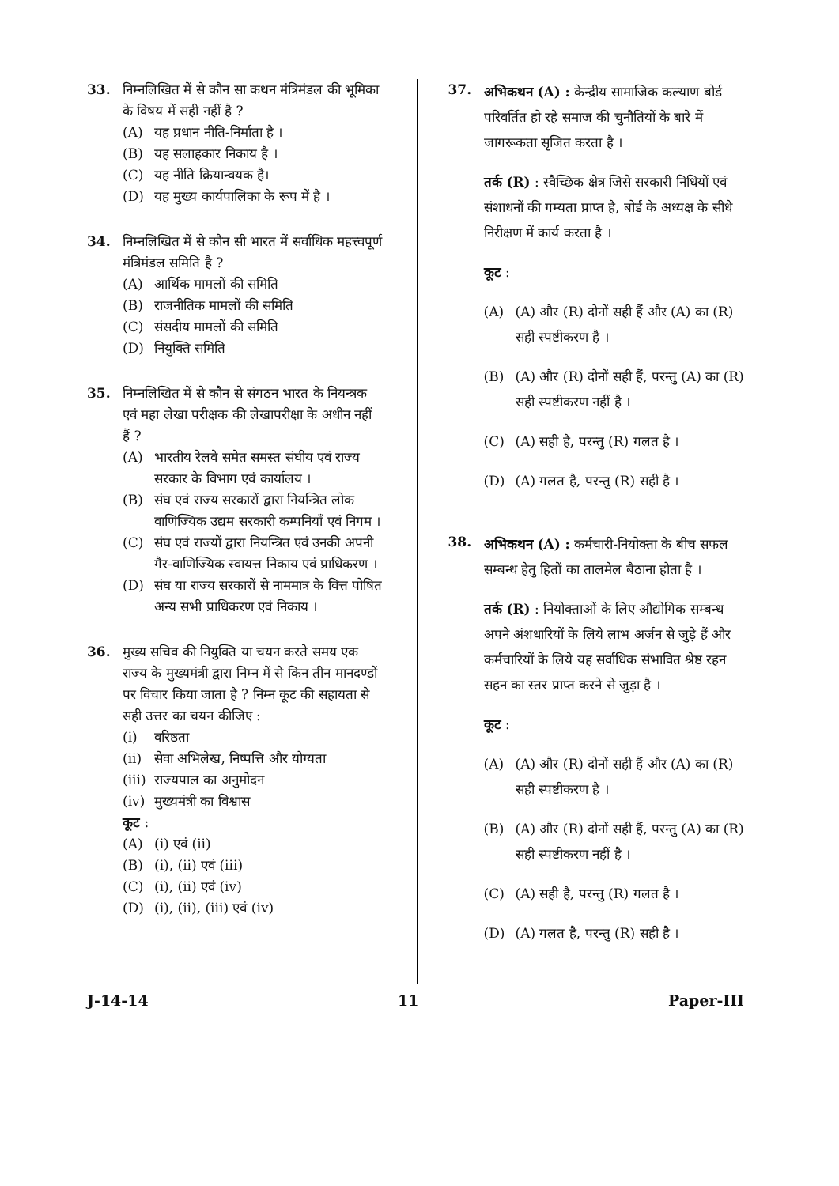33. निम्नलिखित में से कौन सा कथन मंत्रिमंडल की भूमिका के विषय में सही नहीं है ?
(A) यह प्रधान नीति-निर्माता है ।
(B) यह सलाहकार निकाय है ।
(C) यह नीति क्रियान्वयक है।
(D) यह मुख्य कार्यपालिका के रूप में है ।
34. निम्नलिखित में से कौन सी भारत में सर्वाधिक महत्त्वपूर्ण मंत्रिमंडल समिति है ?
(A) आर्थिक मामलों की समिति
(B) राजनीतिक मामलों की समिति
(C) संसदीय मामलों की समिति
(D) नियुक्ति समिति
35. निम्नलिखित में से कौन से संगठन भारत के नियन्त्रक एवं महा लेखा परीक्षक की लेखापरीक्षा के अधीन नहीं हैं ?
(A) भारतीय रेलवे समेत समस्त संघीय एवं राज्य सरकार के विभाग एवं कार्यालय ।
(B) संघ एवं राज्य सरकारों द्वारा नियन्त्रित लोक वाणिज्यिक उद्यम सरकारी कम्पनियाँ एवं निगम ।
(C) संघ एवं राज्यों द्वारा नियन्त्रित एवं उनकी अपनी गैर-वाणिज्यिक स्वायत्त निकाय एवं प्राधिकरण ।
(D) संघ या राज्य सरकारों से नाममात्र के वित्त पोषित अन्य सभी प्राधिकरण एवं निकाय ।
36. मुख्य सचिव की नियुक्ति या चयन करते समय एक राज्य के मुख्यमंत्री द्वारा निम्न में से किन तीन मानदण्डों पर विचार किया जाता है ? निम्न कूट की सहायता से सही उत्तर का चयन कीजिए :
(i) वरिष्ठता
(ii) सेवा अभिलेख, निष्पत्ति और योग्यता
(iii) राज्यपाल का अनुमोदन
(iv) मुख्यमंत्री का विश्वास
कूट :
(A) (i) एवं (ii)
(B) (i), (ii) एवं (iii)
(C) (i), (ii) एवं (iv)
(D) (i), (ii), (iii) एवं (iv)
37.
अभिकथन (A) : केन्द्रीय सामाजिक कल्याण बोर्ड परिवर्तित हो रहे समाज की चुनौतियों के बारे में जागरूकता सृजित करता है ।
तर्क (R) : स्वैच्छिक क्षेत्र जिसे सरकारी निधियों एवं संशाधनों की गम्यता प्राप्त है, बोर्ड के अध्यक्ष के सीधे निरीक्षण में कार्य करता है ।
कूट :
(A) (A) और (R) दोनों सही हैं और (A) का (R) सही स्पष्टीकरण है ।
(B) (A) और (R) दोनों सही हैं, परन्तु (A) का (R) सही स्पष्टीकरण नहीं है ।
(C) (A) सही है, परन्तु (R) गलत है ।
(D) (A) गलत है, परन्तु (R) सही है ।
38.
अभिकथन (A) : कर्मचारी-नियोक्ता के बीच सफल सम्बन्ध हेतु हितों का तालमेल बैठाना होता है ।
तर्क (R) : नियोक्ताओं के लिए औद्योगिक सम्बन्ध अपने अंशधारियों के लिये लाभ अर्जन से जुड़े हैं और कर्मचारियों के लिये यह सर्वाधिक संभावित श्रेष्ठ रहन सहन का स्तर प्राप्त करने से जुड़ा है ।
कूट :
(A) (A) और (R) दोनों सही हैं और (A) का (R) सही स्पष्टीकरण है ।
(B) (A) और (R) दोनों सही हैं, परन्तु (A) का (R) सही स्पष्टीकरण नहीं है ।
(C) (A) सही है, परन्तु (R) गलत है ।
(D) (A) गलत है, परन्तु (R) सही है ।
J-14-14 11 Paper-III